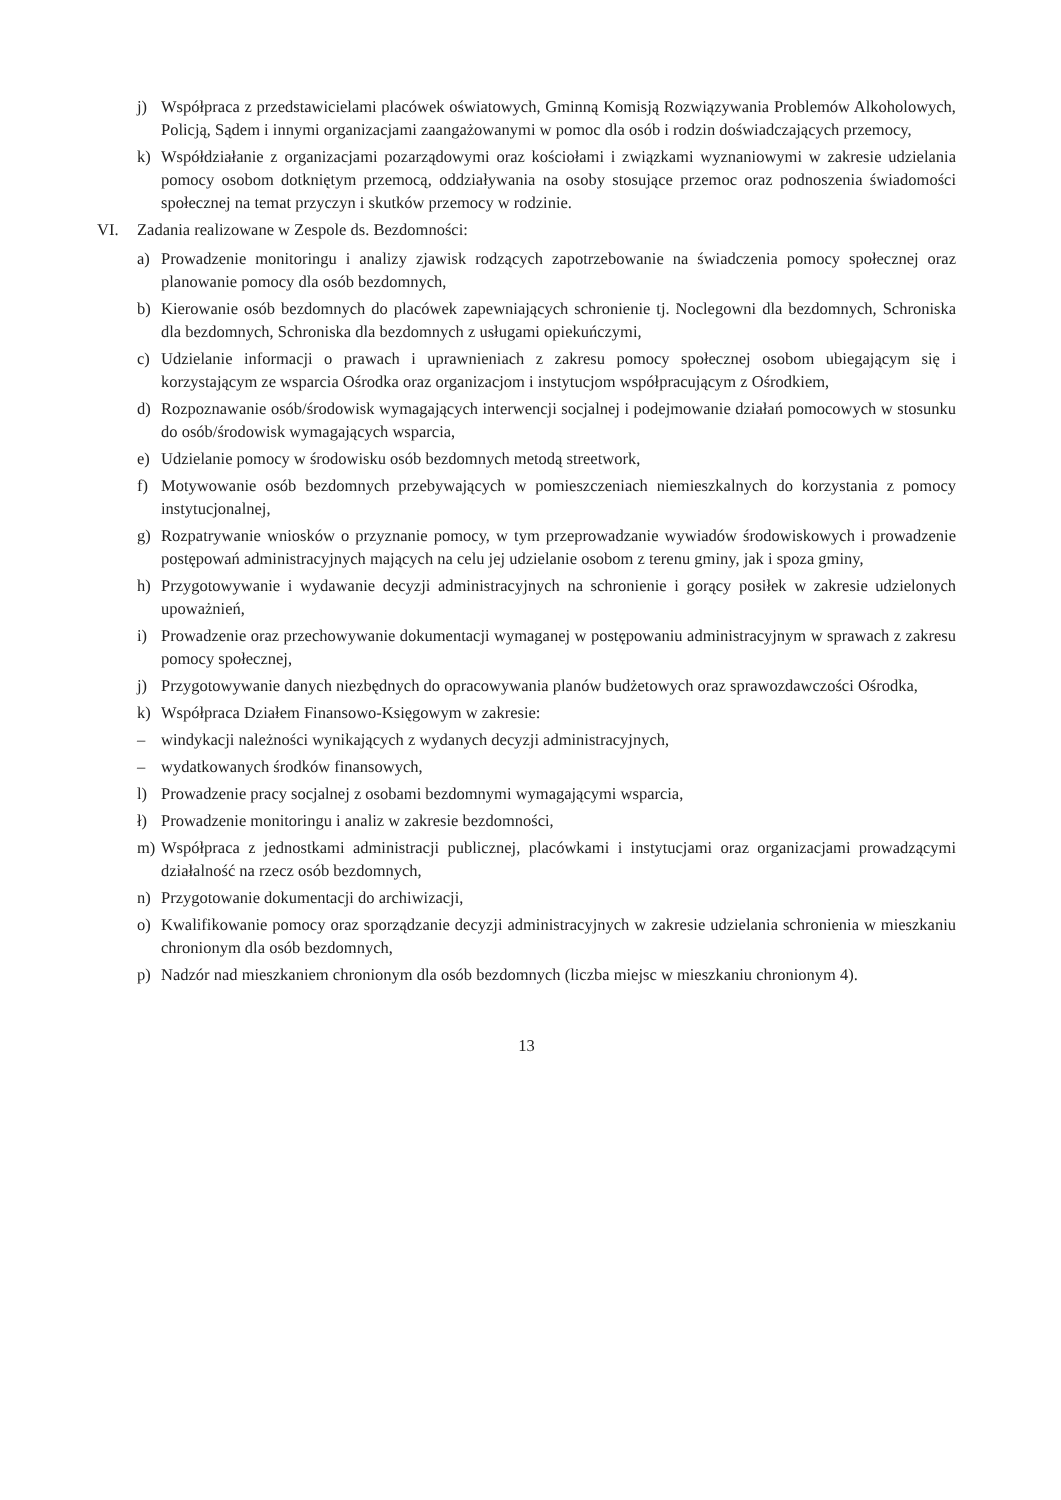j) Współpraca z przedstawicielami placówek oświatowych, Gminną Komisją Rozwiązywania Problemów Alkoholowych, Policją, Sądem i innymi organizacjami zaangażowanymi w pomoc dla osób i rodzin doświadczających przemocy,
k) Współdziałanie z organizacjami pozarządowymi oraz kościołami i związkami wyznaniowymi w zakresie udzielania pomocy osobom dotkniętym przemocą, oddziaływania na osoby stosujące przemoc oraz podnoszenia świadomości społecznej na temat przyczyn i skutków przemocy w rodzinie.
VI. Zadania realizowane w Zespole ds. Bezdomności:
a) Prowadzenie monitoringu i analizy zjawisk rodzących zapotrzebowanie na świadczenia pomocy społecznej oraz planowanie pomocy dla osób bezdomnych,
b) Kierowanie osób bezdomnych do placówek zapewniających schronienie tj. Noclegowni dla bezdomnych, Schroniska dla bezdomnych, Schroniska dla bezdomnych z usługami opiekuńczymi,
c) Udzielanie informacji o prawach i uprawnieniach z zakresu pomocy społecznej osobom ubiegającym się i korzystającym ze wsparcia Ośrodka oraz organizacjom i instytucjom współpracującym z Ośrodkiem,
d) Rozpoznawanie osób/środowisk wymagających interwencji socjalnej i podejmowanie działań pomocowych w stosunku do osób/środowisk wymagających wsparcia,
e) Udzielanie pomocy w środowisku osób bezdomnych metodą streetwork,
f) Motywowanie osób bezdomnych przebywających w pomieszczeniach niemieszkalnych do korzystania z pomocy instytucjonalnej,
g) Rozpatrywanie wniosków o przyznanie pomocy, w tym przeprowadzanie wywiadów środowiskowych i prowadzenie postępowań administracyjnych mających na celu jej udzielanie osobom z terenu gminy, jak i spoza gminy,
h) Przygotowywanie i wydawanie decyzji administracyjnych na schronienie i gorący posiłek w zakresie udzielonych upoważnień,
i) Prowadzenie oraz przechowywanie dokumentacji wymaganej w postępowaniu administracyjnym w sprawach z zakresu pomocy społecznej,
j) Przygotowywanie danych niezbędnych do opracowywania planów budżetowych oraz sprawozdawczości Ośrodka,
k) Współpraca Działem Finansowo-Księgowym w zakresie:
– windykacji należności wynikających z wydanych decyzji administracyjnych,
– wydatkowanych środków finansowych,
l) Prowadzenie pracy socjalnej z osobami bezdomnymi wymagającymi wsparcia,
ł) Prowadzenie monitoringu i analiz w zakresie bezdomności,
m) Współpraca z jednostkami administracji publicznej, placówkami i instytucjami oraz organizacjami prowadzącymi działalność na rzecz osób bezdomnych,
n) Przygotowanie dokumentacji do archiwizacji,
o) Kwalifikowanie pomocy oraz sporządzanie decyzji administracyjnych w zakresie udzielania schronienia w mieszkaniu chronionym dla osób bezdomnych,
p) Nadzór nad mieszkaniem chronionym dla osób bezdomnych (liczba miejsc w mieszkaniu chronionym 4).
13